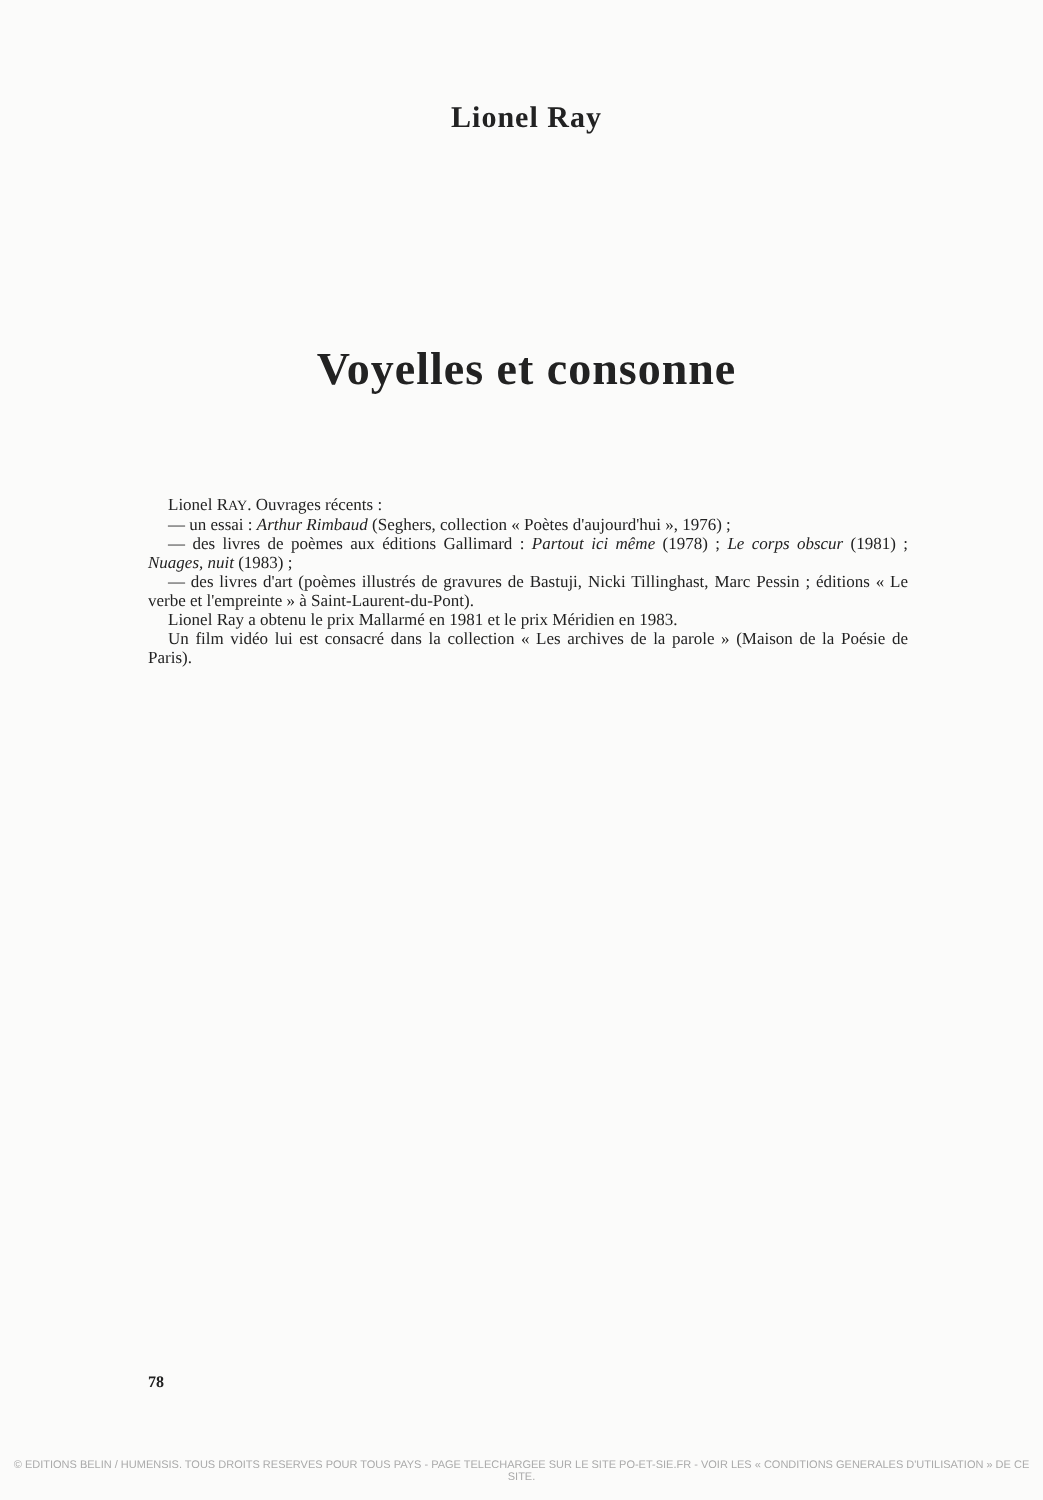Lionel Ray
Voyelles et consonne
Lionel RAY. Ouvrages récents :
— un essai : Arthur Rimbaud (Seghers, collection « Poètes d'aujourd'hui », 1976) ;
— des livres de poèmes aux éditions Gallimard : Partout ici même (1978) ; Le corps obscur (1981) ; Nuages, nuit (1983) ;
— des livres d'art (poèmes illustrés de gravures de Bastuji, Nicki Tillinghast, Marc Pessin ; éditions « Le verbe et l'empreinte » à Saint-Laurent-du-Pont).
Lionel Ray a obtenu le prix Mallarmé en 1981 et le prix Méridien en 1983.
Un film vidéo lui est consacré dans la collection « Les archives de la parole » (Maison de la Poésie de Paris).
78
© EDITIONS BELIN / HUMENSIS. TOUS DROITS RESERVES POUR TOUS PAYS - PAGE TELECHARGEE SUR LE SITE PO-ET-SIE.FR - VOIR LES « CONDITIONS GENERALES D'UTILISATION » DE CE SITE.